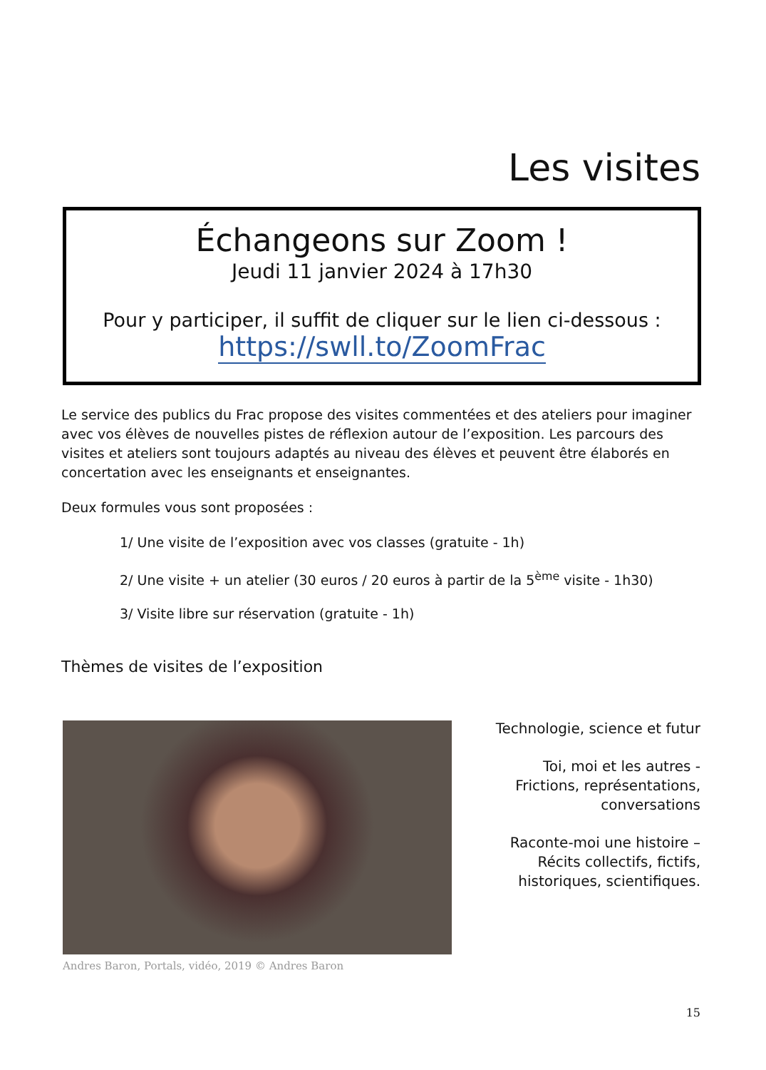Les visites
Échangeons sur Zoom !
Jeudi 11 janvier 2024 à 17h30
Pour y participer, il suffit de cliquer sur le lien ci-dessous :
https://swll.to/ZoomFrac
Le service des publics du Frac propose des visites commentées et des ateliers pour imaginer avec vos élèves de nouvelles pistes de réflexion autour de l’exposition. Les parcours des visites et ateliers sont toujours adaptés au niveau des élèves et peuvent être élaborés en concertation avec les enseignants et enseignantes.
Deux formules vous sont proposées :
1/ Une visite de l’exposition avec vos classes (gratuite - 1h)
2/ Une visite + un atelier (30 euros / 20 euros à partir de la 5<sup>ème</sup> visite - 1h30)
3/ Visite libre sur réservation (gratuite - 1h)
Thèmes de visites de l’exposition
Andres Baron, Portals, vidéo, 2019 © Andres Baron
Technologie, science et futur
Toi, moi et les autres -
Frictions, représentations,
conversations
Raconte-moi une histoire –
Récits collectifs, fictifs,
historiques, scientifiques.
15